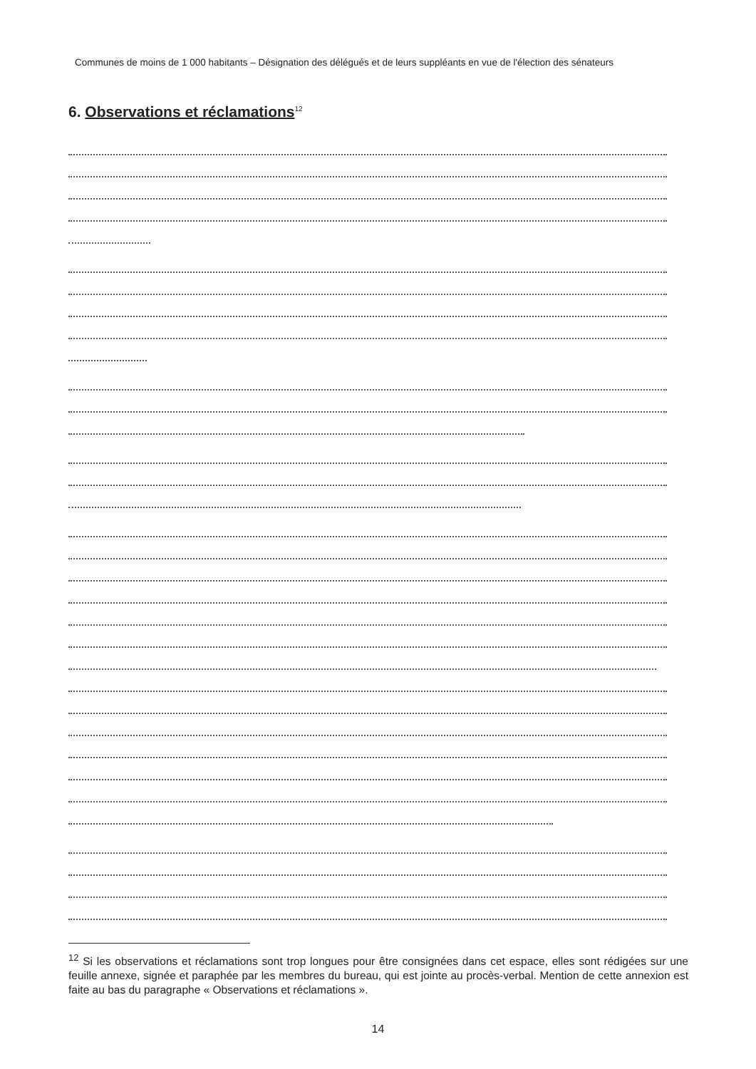Communes de moins de 1 000 habitants – Désignation des délégués et de leurs suppléants en vue de l'élection des sénateurs
6. Observations et réclamations<sup>12</sup>
<sup>12</sup> Si les observations et réclamations sont trop longues pour être consignées dans cet espace, elles sont rédigées sur une feuille annexe, signée et paraphée par les membres du bureau, qui est jointe au procès-verbal. Mention de cette annexion est faite au bas du paragraphe « Observations et réclamations ».
14